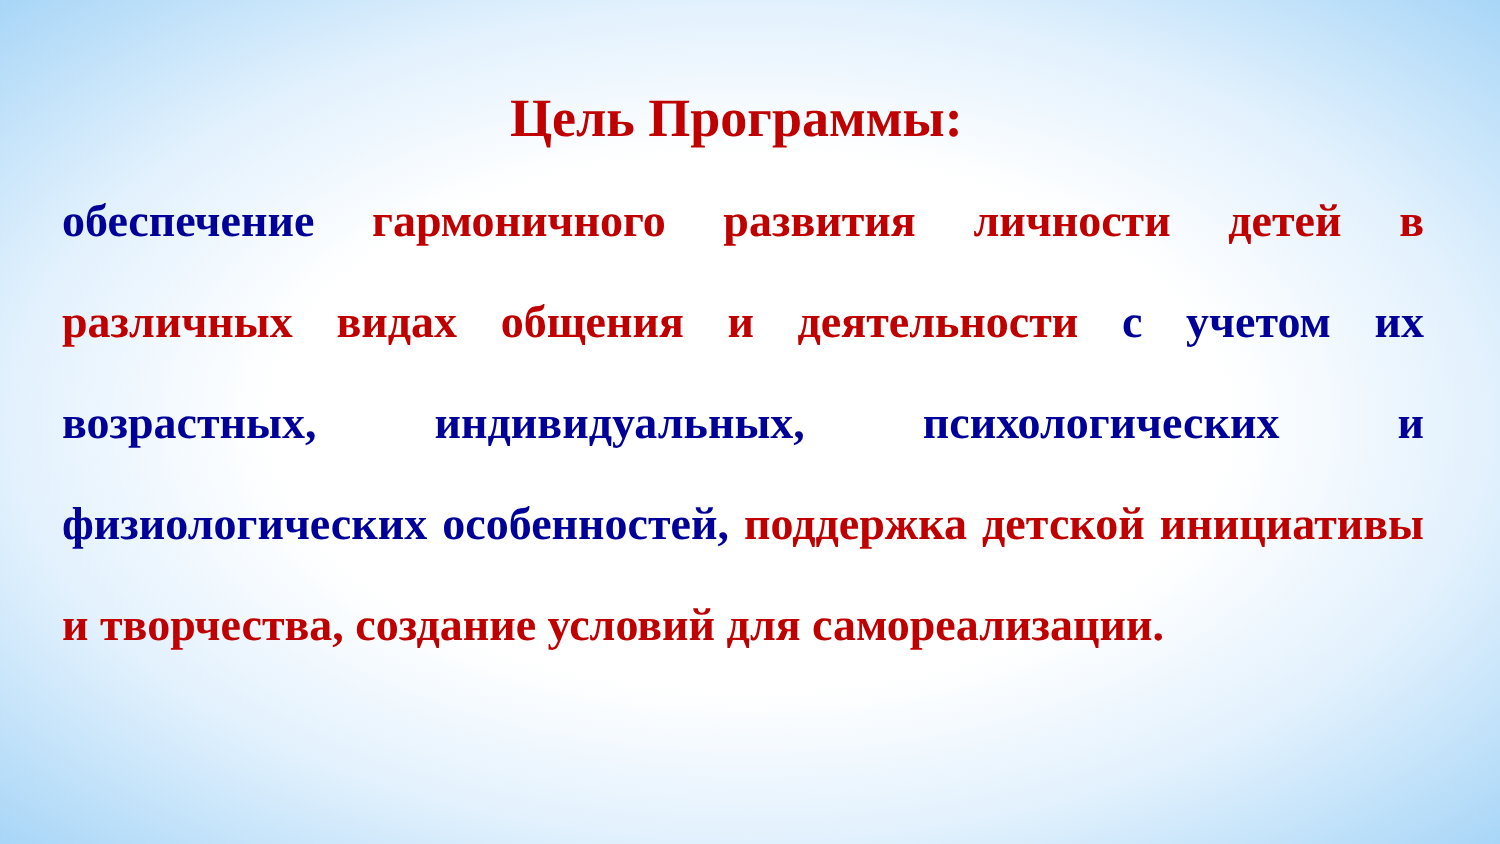Цель Программы:
обеспечение гармоничного развития личности детей в различных видах общения и деятельности с учетом их возрастных, индивидуальных, психологических и физиологических особенностей, поддержка детской инициативы и творчества, создание условий для самореализации.